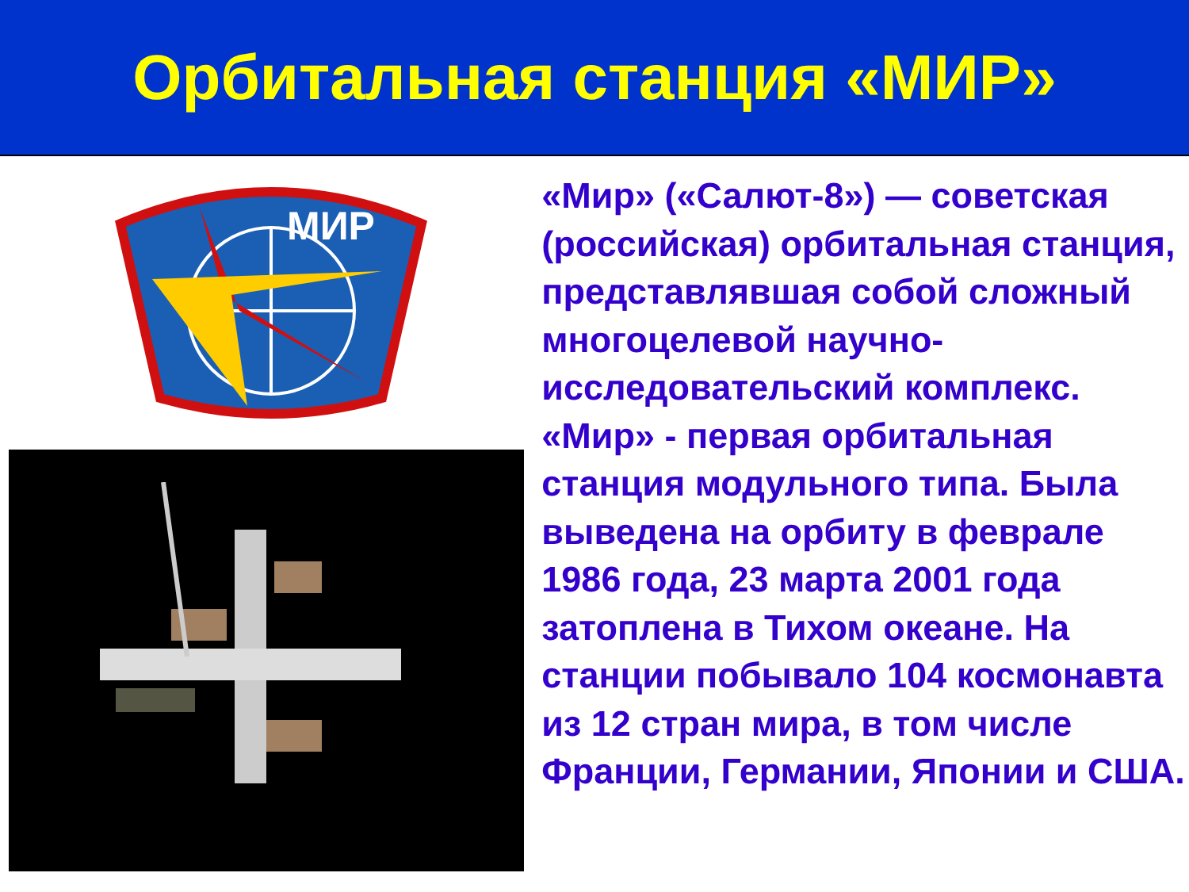Орбитальная станция «МИР»
МИР
«Мир» («Салют-8») — советская (российская) орбитальная станция, представлявшая собой сложный многоцелевой научно-исследовательский комплекс. «Мир» - первая орбитальная станция модульного типа. Была выведена на орбиту в феврале 1986 года, 23 марта 2001 года затоплена в Тихом океане. На станции побывало 104 космонавта из 12 стран мира, в том числе Франции, Германии, Японии и США.